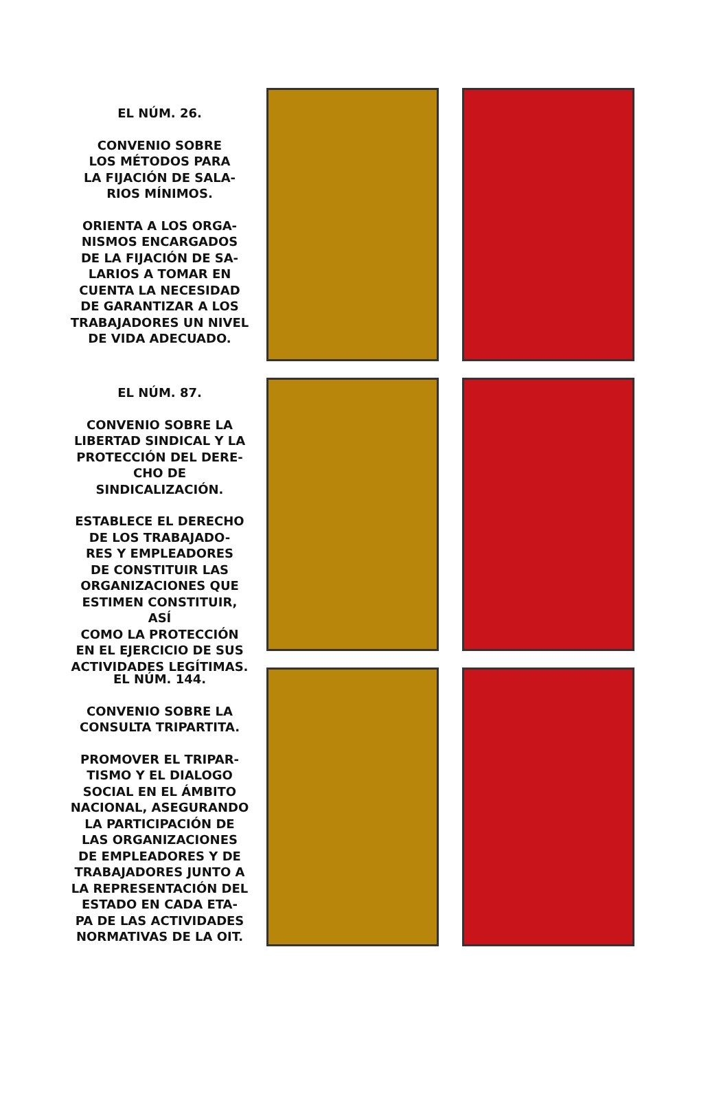EL NÚM. 26.
CONVENIO SOBRE
LOS MÉTODOS PARA
LA FIJACIÓN DE SALA-
RIOS MÍNIMOS.
ORIENTA A LOS ORGA-
NISMOS ENCARGADOS
DE LA FIJACIÓN DE SA-
LARIOS A TOMAR EN
CUENTA LA NECESIDAD
DE GARANTIZAR A LOS
TRABAJADORES UN NIVEL
DE VIDA ADECUADO.
EL NÚM. 87.
CONVENIO SOBRE LA
LIBERTAD SINDICAL Y LA
PROTECCIÓN DEL DERE-
CHO DE SINDICALIZACIÓN.
ESTABLECE EL DERECHO
DE LOS TRABAJADO-
RES Y EMPLEADORES
DE CONSTITUIR LAS
ORGANIZACIONES QUE
ESTIMEN CONSTITUIR, ASÍ
COMO LA PROTECCIÓN
EN EL EJERCICIO DE SUS
ACTIVIDADES LEGÍTIMAS.
EL NÚM. 144.
CONVENIO SOBRE LA
CONSULTA TRIPARTITA.
PROMOVER EL TRIPAR-
TISMO Y EL DIALOGO
SOCIAL EN EL ÁMBITO
NACIONAL, ASEGURANDO
LA PARTICIPACIÓN DE
LAS ORGANIZACIONES
DE EMPLEADORES Y DE
TRABAJADORES JUNTO A
LA REPRESENTACIÓN DEL
ESTADO EN CADA ETA-
PA DE LAS ACTIVIDADES
NORMATIVAS DE LA OIT.